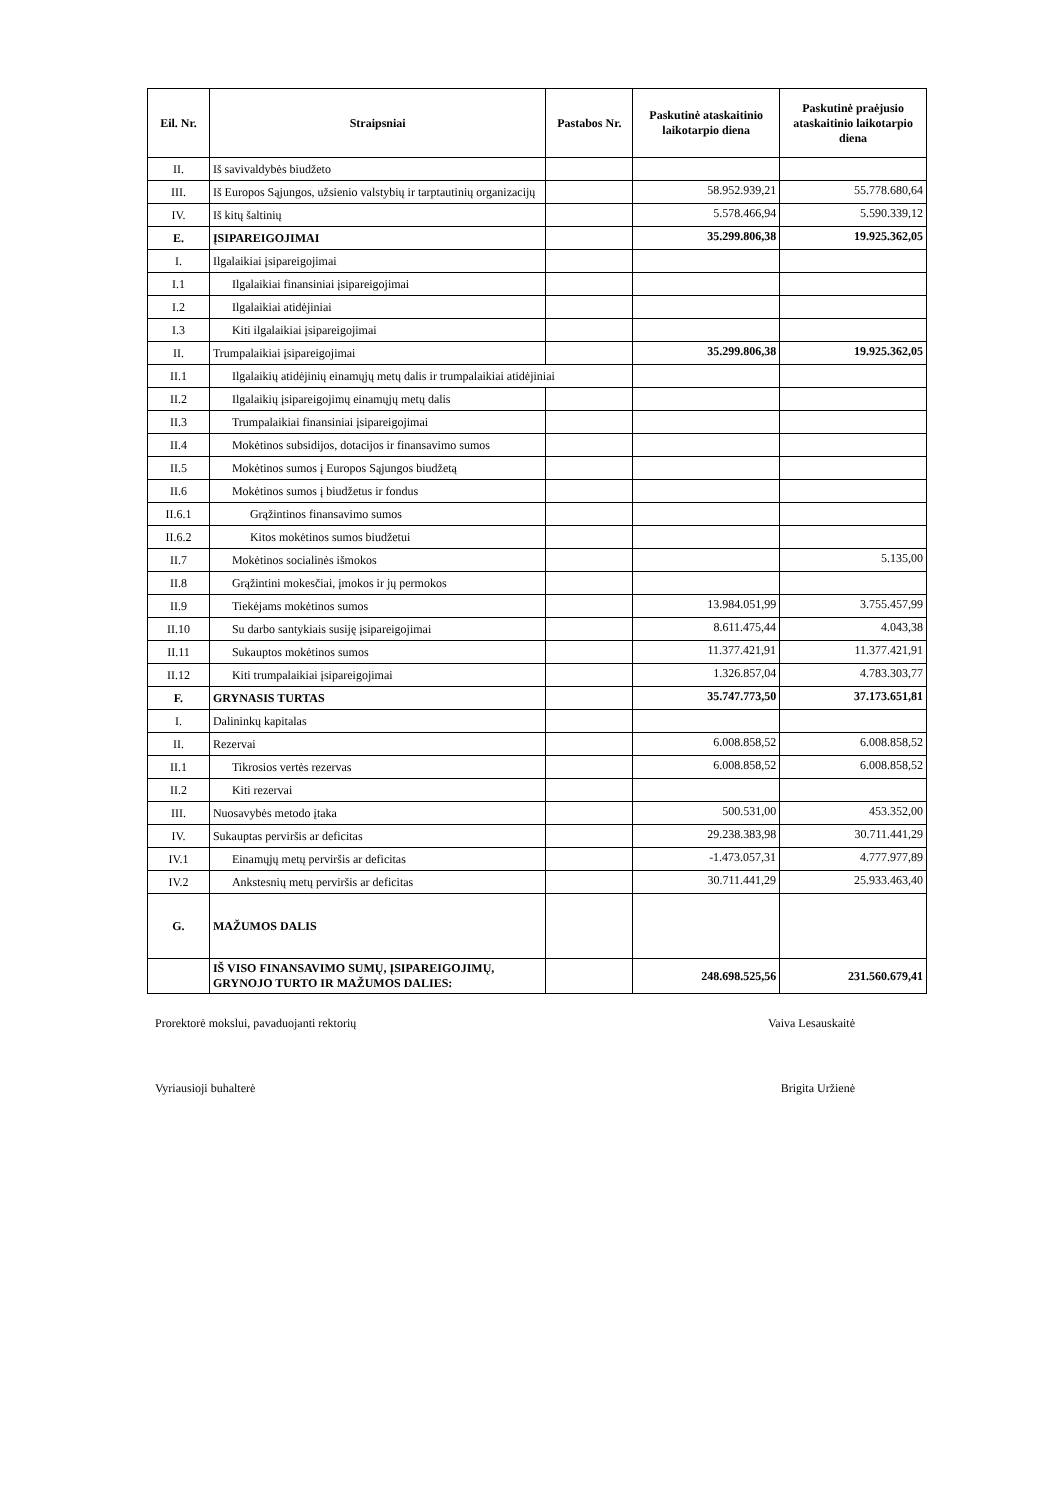| Eil. Nr. | Straipsniai | Pastabos Nr. | Paskutinė ataskaitinio laikotarpio diena | Paskutinė praėjusio ataskaitinio laikotarpio diena |
| --- | --- | --- | --- | --- |
| II. | Iš savivaldybės biudžeto | | | |
| III. | Iš Europos Sąjungos, užsienio valstybių ir tarptautinių organizacijų | | 58.952.939,21 | 55.778.680,64 |
| IV. | Iš kitų šaltinių | | 5.578.466,94 | 5.590.339,12 |
| E. | ĮSIPAREIGOJIMAI | | 35.299.806,38 | 19.925.362,05 |
| I. | Ilgalaikiai įsipareigojimai | | | |
| I.1 | Ilgalaikiai finansiniai įsipareigojimai | | | |
| I.2 | Ilgalaikiai atidėjiniai | | | |
| I.3 | Kiti ilgalaikiai įsipareigojimai | | | |
| II. | Trumpalaikiai įsipareigojimai | | 35.299.806,38 | 19.925.362,05 |
| II.1 | Ilgalaikių atidėjinių einamųjų metų dalis ir trumpalaikiai atidėjiniai | | | |
| II.2 | Ilgalaikių įsipareigojimų einamųjų metų dalis | | | |
| II.3 | Trumpalaikiai finansiniai įsipareigojimai | | | |
| II.4 | Mokėtinos subsidijos, dotacijos ir finansavimo sumos | | | |
| II.5 | Mokėtinos sumos į Europos Sąjungos biudžetą | | | |
| II.6 | Mokėtinos sumos į biudžetus ir fondus | | | |
| II.6.1 | Grąžintinos finansavimo sumos | | | |
| II.6.2 | Kitos mokėtinos sumos biudžetui | | | |
| II.7 | Mokėtinos socialinės išmokos | | | 5.135,00 |
| II.8 | Grąžintini mokesčiai, įmokos ir jų permokos | | | |
| II.9 | Tiekėjams mokėtinos sumos | | 13.984.051,99 | 3.755.457,99 |
| II.10 | Su darbo santykiais susiję įsipareigojimai | | 8.611.475,44 | 4.043,38 |
| II.11 | Sukauptos mokėtinos sumos | | 11.377.421,91 | 11.377.421,91 |
| II.12 | Kiti trumpalaikiai įsipareigojimai | | 1.326.857,04 | 4.783.303,77 |
| F. | GRYNASIS TURTAS | | 35.747.773,50 | 37.173.651,81 |
| I. | Dalininkų kapitalas | | | |
| II. | Rezervai | | 6.008.858,52 | 6.008.858,52 |
| II.1 | Tikrosios vertės rezervas | | 6.008.858,52 | 6.008.858,52 |
| II.2 | Kiti rezervai | | | |
| III. | Nuosavybės metodo įtaka | | 500.531,00 | 453.352,00 |
| IV. | Sukauptas perviršis ar deficitas | | 29.238.383,98 | 30.711.441,29 |
| IV.1 | Einamųjų metų perviršis ar deficitas | | -1.473.057,31 | 4.777.977,89 |
| IV.2 | Ankstesnių metų perviršis ar deficitas | | 30.711.441,29 | 25.933.463,40 |
| G. | MAŽUMOS DALIS | | | |
| | IŠ VISO FINANSAVIMO SUMŲ, ĮSIPAREIGOJIMŲ, GRYNOJO TURTO IR MAŽUMOS DALIES: | | 248.698.525,56 | 231.560.679,41 |
Prorektorė mokslui, pavaduojanti rektorių Vaiva Lesauskaitė
Vyriausioji buhalterė Brigita Uržienė